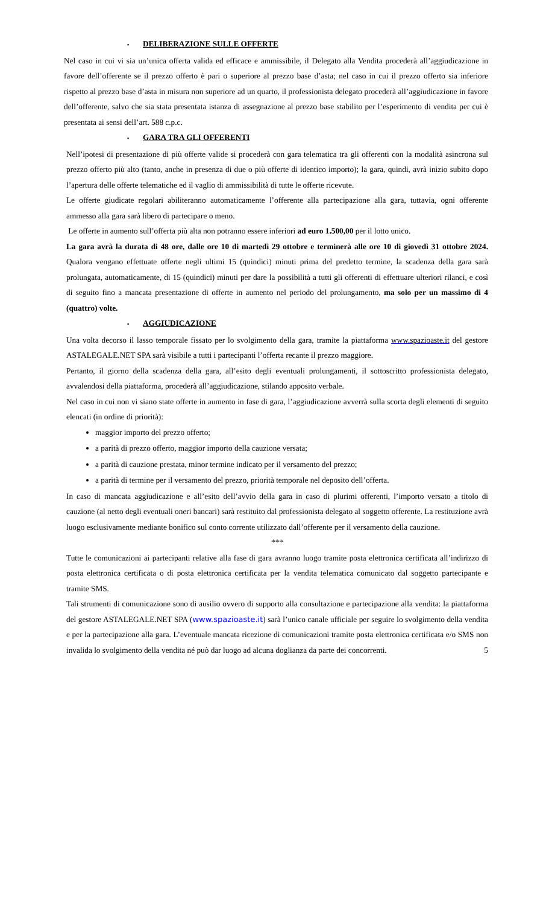▪ DELIBERAZIONE SULLE OFFERTE
Nel caso in cui vi sia un’unica offerta valida ed efficace e ammissibile, il Delegato alla Vendita procederà all’aggiudicazione in favore dell’offerente se il prezzo offerto è pari o superiore al prezzo base d’asta; nel caso in cui il prezzo offerto sia inferiore rispetto al prezzo base d’asta in misura non superiore ad un quarto, il professionista delegato procederà all’aggiudicazione in favore dell’offerente, salvo che sia stata presentata istanza di assegnazione al prezzo base stabilito per l’esperimento di vendita per cui è presentata ai sensi dell’art. 588 c.p.c.
▪ GARA TRA GLI OFFERENTI
Nell’ipotesi di presentazione di più offerte valide si procederà con gara telematica tra gli offerenti con la modalità asincrona sul prezzo offerto più alto (tanto, anche in presenza di due o più offerte di identico importo); la gara, quindi, avrà inizio subito dopo l’apertura delle offerte telematiche ed il vaglio di ammissibilità di tutte le offerte ricevute.
Le offerte giudicate regolari abiliteranno automaticamente l’offerente alla partecipazione alla gara, tuttavia, ogni offerente ammesso alla gara sarà libero di partecipare o meno.
Le offerte in aumento sull’offerta più alta non potranno essere inferiori ad euro 1.500,00 per il lotto unico.
La gara avrà la durata di 48 ore, dalle ore 10 di martedì 29 ottobre e terminerà alle ore 10 di giovedì 31 ottobre 2024. Qualora vengano effettuate offerte negli ultimi 15 (quindici) minuti prima del predetto termine, la scadenza della gara sarà prolungata, automaticamente, di 15 (quindici) minuti per dare la possibilità a tutti gli offerenti di effettuare ulteriori rilanci, e così di seguito fino a mancata presentazione di offerte in aumento nel periodo del prolungamento, ma solo per un massimo di 4 (quattro) volte.
▪ AGGIUDICAZIONE
Una volta decorso il lasso temporale fissato per lo svolgimento della gara, tramite la piattaforma www.spazioaste.it del gestore ASTALEGALE.NET SPA sarà visibile a tutti i partecipanti l’offerta recante il prezzo maggiore.
Pertanto, il giorno della scadenza della gara, all’esito degli eventuali prolungamenti, il sottoscritto professionista delegato, avvalendosi della piattaforma, procederà all’aggiudicazione, stilando apposito verbale.
Nel caso in cui non vi siano state offerte in aumento in fase di gara, l’aggiudicazione avverrà sulla scorta degli elementi di seguito elencati (in ordine di priorità):
maggior importo del prezzo offerto;
a parità di prezzo offerto, maggior importo della cauzione versata;
a parità di cauzione prestata, minor termine indicato per il versamento del prezzo;
a parità di termine per il versamento del prezzo, priorità temporale nel deposito dell’offerta.
In caso di mancata aggiudicazione e all’esito dell’avvio della gara in caso di plurimi offerenti, l’importo versato a titolo di cauzione (al netto degli eventuali oneri bancari) sarà restituito dal professionista delegato al soggetto offerente. La restituzione avrà luogo esclusivamente mediante bonifico sul conto corrente utilizzato dall’offerente per il versamento della cauzione.
***
Tutte le comunicazioni ai partecipanti relative alla fase di gara avranno luogo tramite posta elettronica certificata all’indirizzo di posta elettronica certificata o di posta elettronica certificata per la vendita telematica comunicato dal soggetto partecipante e tramite SMS.
Tali strumenti di comunicazione sono di ausilio ovvero di supporto alla consultazione e partecipazione alla vendita: la piattaforma del gestore ASTALEGALE.NET SPA (www.spazioaste.it) sarà l’unico canale ufficiale per seguire lo svolgimento della vendita e per la partecipazione alla gara. L’eventuale mancata ricezione di comunicazioni tramite posta elettronica certificata e/o SMS non invalida lo svolgimento della vendita né può dar luogo ad alcuna doglianza da parte dei concorrenti. 5